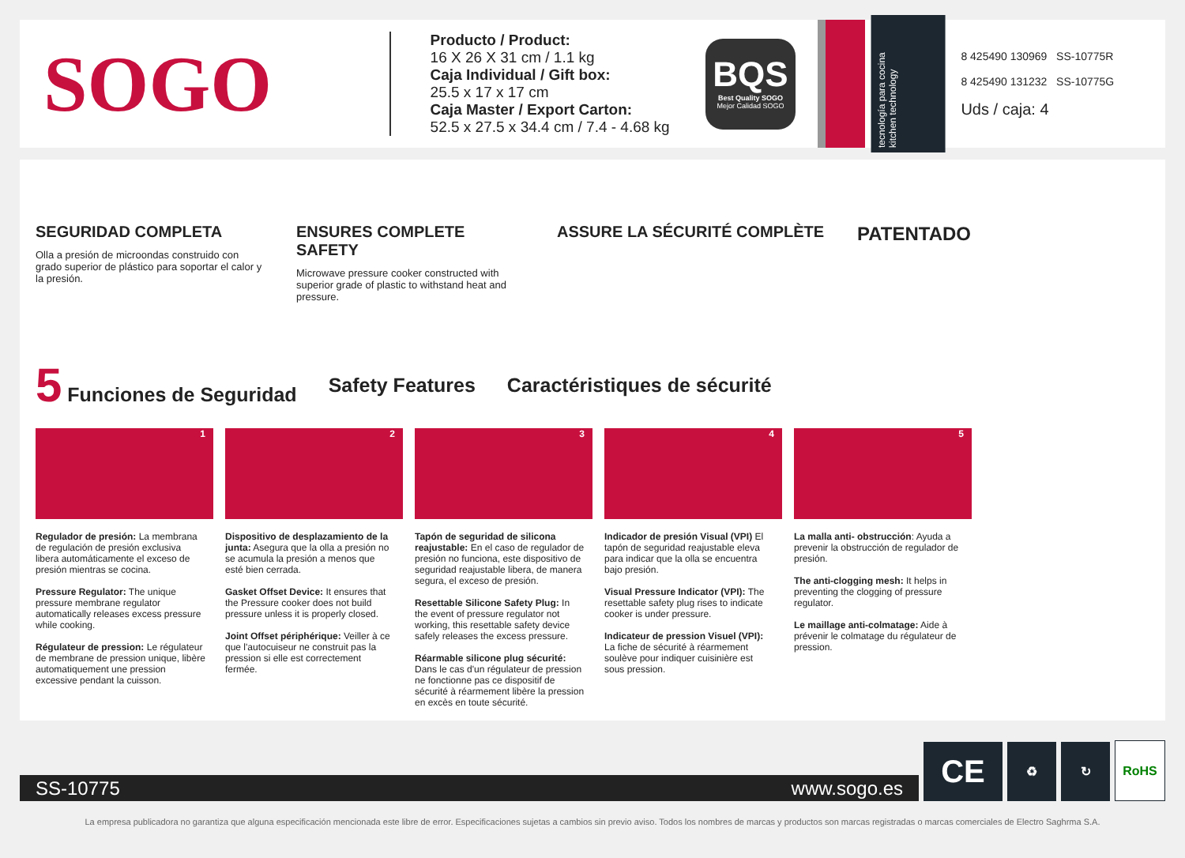SOGO
Producto / Product:
16 X 26 X 31 cm / 1.1 kg
Caja Individual / Gift box:
25.5 x 17 x 17 cm
Caja Master / Export Carton:
52.5 x 27.5 x 34.4 cm / 7.4 - 4.68 kg
BQS
Best Quality SOGO
Mejor Calidad SOGO
tecnología para cocina
kitchen technology
8 425490 130969 SS-10775R
8 425490 131232 SS-10775G
Uds / caja: 4
SEGURIDAD COMPLETA
Olla a presión de microondas construido con grado superior de plástico para soportar el calor y la presión.
ENSURES COMPLETE SAFETY
Microwave pressure cooker constructed with superior grade of plastic to withstand heat and pressure.
ASSURE LA SÉCURITÉ COMPLÈTE
PATENTADO
5 Funciones de Seguridad Safety Features Caractéristiques de sécurité
1
Regulador de presión: La membrana de regulación de presión exclusiva libera automáticamente el exceso de presión mientras se cocina.
Pressure Regulator: The unique pressure membrane regulator automatically releases excess pressure while cooking.
Régulateur de pression: Le régulateur de membrane de pression unique, libère automatiquement une pression excessive pendant la cuisson.
2
Dispositivo de desplazamiento de la junta: Asegura que la olla a presión no se acumula la presión a menos que esté bien cerrada.
Gasket Offset Device: It ensures that the Pressure cooker does not build pressure unless it is properly closed.
Joint Offset périphérique: Veiller à ce que l'autocuiseur ne construit pas la pression si elle est correctement fermée.
3
Tapón de seguridad de silicona reajustable: En el caso de regulador de presión no funciona, este dispositivo de seguridad reajustable libera, de manera segura, el exceso de presión.
Resettable Silicone Safety Plug: In the event of pressure regulator not working, this resettable safety device safely releases the excess pressure.
Réarmable silicone plug sécurité: Dans le cas d'un régulateur de pression ne fonctionne pas ce dispositif de sécurité à réarmement libère la pression en excès en toute sécurité.
4
Indicador de presión Visual (VPI) El tapón de seguridad reajustable eleva para indicar que la olla se encuentra bajo presión.
Visual Pressure Indicator (VPI): The resettable safety plug rises to indicate cooker is under pressure.
Indicateur de pression Visuel (VPI): La fiche de sécurité à réarmement soulève pour indiquer cuisinière est sous pression.
5
La malla anti- obstrucción: Ayuda a prevenir la obstrucción de regulador de presión.
The anti-clogging mesh: It helps in preventing the clogging of pressure regulator.
Le maillage anti-colmatage: Aide à prévenir le colmatage du régulateur de pression.
SS-10775 www.sogo.es
CE
♻
↻
RoHS
La empresa publicadora no garantiza que alguna especificación mencionada este libre de error. Especificaciones sujetas a cambios sin previo aviso. Todos los nombres de marcas y productos son marcas registradas o marcas comerciales de Electro Saghrma S.A.